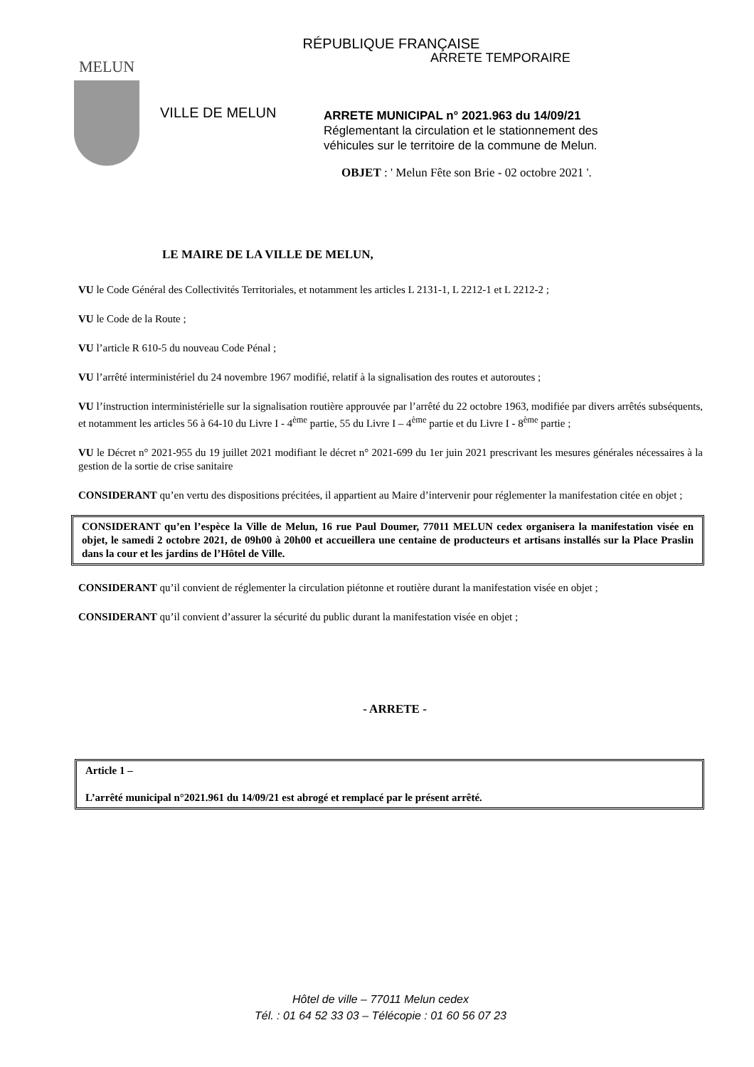RÉPUBLIQUE FRANÇAISE
MELUN
VILLE DE MELUN
ARRETE TEMPORAIRE
ARRETE MUNICIPAL n° 2021.963 du 14/09/21
Réglementant la circulation et le stationnement des
véhicules sur le territoire de la commune de Melun.
OBJET : ' Melun Fête son Brie - 02 octobre 2021 '.
LE MAIRE DE LA VILLE DE MELUN,
VU le Code Général des Collectivités Territoriales, et notamment les articles L 2131-1, L 2212-1 et L 2212-2 ;
VU le Code de la Route ;
VU l’article R 610-5 du nouveau Code Pénal ;
VU l’arrêté interministériel du 24 novembre 1967 modifié, relatif à la signalisation des routes et autoroutes ;
VU l’instruction interministérielle sur la signalisation routière approuvée par l’arrêté du 22 octobre 1963, modifiée par divers arrêtés subséquents, et notamment les articles 56 à 64-10 du Livre I - 4<sup>ème</sup> partie, 55 du Livre I – 4<sup>ème</sup> partie et du Livre I - 8<sup>ème</sup> partie ;
VU le Décret n° 2021-955 du 19 juillet 2021 modifiant le décret n° 2021-699 du 1er juin 2021 prescrivant les mesures générales nécessaires à la gestion de la sortie de crise sanitaire
CONSIDERANT qu’en vertu des dispositions précitées, il appartient au Maire d’intervenir pour réglementer la manifestation citée en objet ;
CONSIDERANT qu’en l’espèce la Ville de Melun, 16 rue Paul Doumer, 77011 MELUN cedex organisera la manifestation visée en objet, le samedi 2 octobre 2021, de 09h00 à 20h00 et accueillera une centaine de producteurs et artisans installés sur la Place Praslin dans la cour et les jardins de l’Hôtel de Ville.
CONSIDERANT qu’il convient de réglementer la circulation piétonne et routière durant la manifestation visée en objet ;
CONSIDERANT qu’il convient d’assurer la sécurité du public durant la manifestation visée en objet ;
- ARRETE -
Article 1 –
L’arrêté municipal n°2021.961 du 14/09/21 est abrogé et remplacé par le présent arrêté.
Hôtel de ville – 77011 Melun cedex
Tél. : 01 64 52 33 03 – Télécopie : 01 60 56 07 23